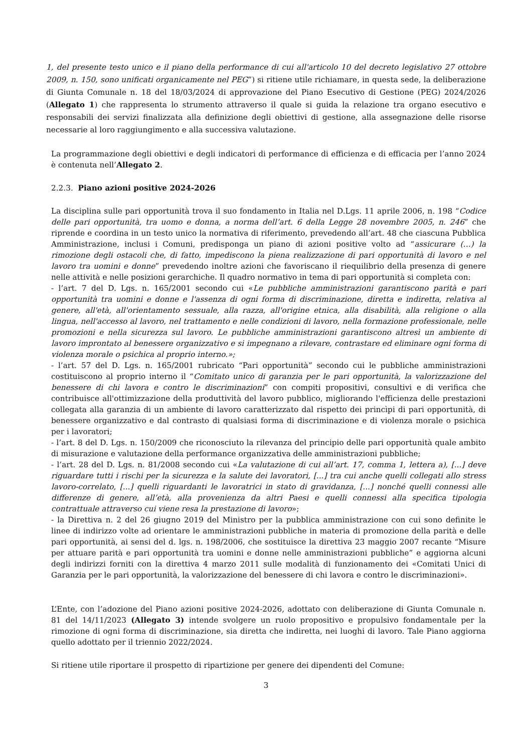1, del presente testo unico e il piano della performance di cui all'articolo 10 del decreto legislativo 27 ottobre 2009, n. 150, sono unificati organicamente nel PEG”) si ritiene utile richiamare, in questa sede, la deliberazione di Giunta Comunale n. 18 del 18/03/2024 di approvazione del Piano Esecutivo di Gestione (PEG) 2024/2026 (Allegato 1) che rappresenta lo strumento attraverso il quale si guida la relazione tra organo esecutivo e responsabili dei servizi finalizzata alla definizione degli obiettivi di gestione, alla assegnazione delle risorse necessarie al loro raggiungimento e alla successiva valutazione.
La programmazione degli obiettivi e degli indicatori di performance di efficienza e di efficacia per l’anno 2024 è contenuta nell’Allegato 2.
2.2.3. Piano azioni positive 2024-2026
La disciplina sulle pari opportunità trova il suo fondamento in Italia nel D.Lgs. 11 aprile 2006, n. 198 “Codice delle pari opportunità, tra uomo e donna, a norma dell’art. 6 della Legge 28 novembre 2005, n. 246” che riprende e coordina in un testo unico la normativa di riferimento, prevedendo all’art. 48 che ciascuna Pubblica Amministrazione, inclusi i Comuni, predisponga un piano di azioni positive volto ad “assicurare (…) la rimozione degli ostacoli che, di fatto, impediscono la piena realizzazione di pari opportunità di lavoro e nel lavoro tra uomini e donne” prevedendo inoltre azioni che favoriscano il riequilibrio della presenza di genere nelle attività e nelle posizioni gerarchiche. Il quadro normativo in tema di pari opportunità si completa con:
- l’art. 7 del D. Lgs. n. 165/2001 secondo cui «Le pubbliche amministrazioni garantiscono parità e pari opportunità tra uomini e donne e l'assenza di ogni forma di discriminazione, diretta e indiretta, relativa al genere, all'età, all'orientamento sessuale, alla razza, all'origine etnica, alla disabilità, alla religione o alla lingua, nell'accesso al lavoro, nel trattamento e nelle condizioni di lavoro, nella formazione professionale, nelle promozioni e nella sicurezza sul lavoro. Le pubbliche amministrazioni garantiscono altresì un ambiente di lavoro improntato al benessere organizzativo e si impegnano a rilevare, contrastare ed eliminare ogni forma di violenza morale o psichica al proprio interno.»;
- l’art. 57 del D. Lgs. n. 165/2001 rubricato “Pari opportunità” secondo cui le pubbliche amministrazioni costituiscono al proprio interno il “Comitato unico di garanzia per le pari opportunità, la valorizzazione del benessere di chi lavora e contro le discriminazioni” con compiti propositivi, consultivi e di verifica che contribuisce all'ottimizzazione della produttività del lavoro pubblico, migliorando l'efficienza delle prestazioni collegata alla garanzia di un ambiente di lavoro caratterizzato dal rispetto dei princìpi di pari opportunità, di benessere organizzativo e dal contrasto di qualsiasi forma di discriminazione e di violenza morale o psichica per i lavoratori;
- l’art. 8 del D. Lgs. n. 150/2009 che riconosciuto la rilevanza del principio delle pari opportunità quale ambito di misurazione e valutazione della performance organizzativa delle amministrazioni pubbliche;
- l’art. 28 del D. Lgs. n. 81/2008 secondo cui «La valutazione di cui all’art. 17, comma 1, lettera a), [...] deve riguardare tutti i rischi per la sicurezza e la salute dei lavoratori, [...] tra cui anche quelli collegati allo stress lavoro-correlato, [...] quelli riguardanti le lavoratrici in stato di gravidanza, [...] nonché quelli connessi alle differenze di genere, all’età, alla provenienza da altri Paesi e quelli connessi alla specifica tipologia contrattuale attraverso cui viene resa la prestazione di lavoro»;
- la Direttiva n. 2 del 26 giugno 2019 del Ministro per la pubblica amministrazione con cui sono definite le linee di indirizzo volte ad orientare le amministrazioni pubbliche in materia di promozione della parità e delle pari opportunità, ai sensi del d. lgs. n. 198/2006, che sostituisce la direttiva 23 maggio 2007 recante “Misure per attuare parità e pari opportunità tra uomini e donne nelle amministrazioni pubbliche” e aggiorna alcuni degli indirizzi forniti con la direttiva 4 marzo 2011 sulle modalità di funzionamento dei «Comitati Unici di Garanzia per le pari opportunità, la valorizzazione del benessere di chi lavora e contro le discriminazioni».
L’Ente, con l’adozione del Piano azioni positive 2024-2026, adottato con deliberazione di Giunta Comunale n. 81 del 14/11/2023 (Allegato 3) intende svolgere un ruolo propositivo e propulsivo fondamentale per la rimozione di ogni forma di discriminazione, sia diretta che indiretta, nei luoghi di lavoro. Tale Piano aggiorna quello adottato per il triennio 2022/2024.
Si ritiene utile riportare il prospetto di ripartizione per genere dei dipendenti del Comune:
3